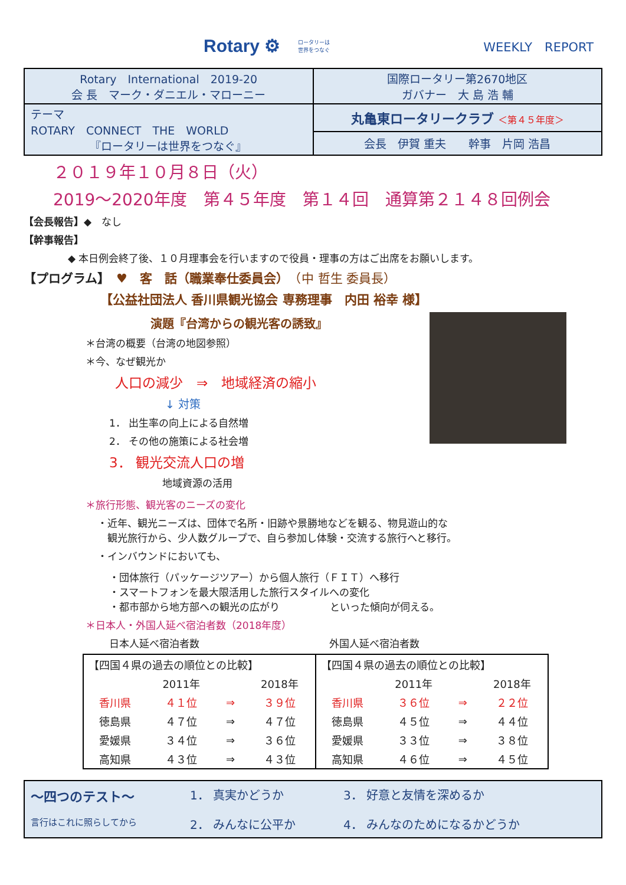Rotary ⚙ ロータリーは
世界をつなぐ WEEKLY　REPORT
| Rotary International 2019-20 会 長 マーク・ダニエル・マローニー | 国際ロータリー第2670地区 ガバナー 大 島 浩 輔 |
| テーマ ROTARY CONNECT THE WORLD 『ロータリーは世界をつなぐ』 | 丸亀東ロータリークラブ ＜第４５年度＞ |
| | 会長 伊賀 重夫 幹事 片岡 浩昌 |
２０１９年１０月８日（火）
2019～2020年度　第４５年度　第１４回　通算第２１４８回例会
【会長報告】◆　なし
【幹事報告】
◆ 本日例会終了後、１０月理事会を行いますので役員・理事の方はご出席をお願いします。
【プログラム】　♥　客　話（職業奉仕委員会）　（中 哲生 委員長）
【公益社団法人 香川県観光協会 専務理事　内田 裕幸 様】
演題『台湾からの観光客の誘致』
＊台湾の概要（台湾の地図参照）
＊今、なぜ観光か
人口の減少　⇒　地域経済の縮小
↓ 対策
1． 出生率の向上による自然増
2． その他の施策による社会増
3． 観光交流人口の増
地域資源の活用
＊旅行形態、観光客のニーズの変化
・近年、観光ニーズは、団体で名所・旧跡や景勝地などを観る、物見遊山的な
　観光旅行から、少人数グループで、自ら参加し体験・交流する旅行へと移行。
・インバウンドにおいても、
・団体旅行（パッケージツアー）から個人旅行（ＦＩＴ）へ移行
・スマートフォンを最大限活用した旅行スタイルへの変化
・都市部から地方部への観光の広がり　　　　　といった傾向が伺える。
＊日本人・外国人延べ宿泊者数（2018年度）
日本人延べ宿泊者数 外国人延べ宿泊者数
| 【四国４県の過去の順位との比較】 | | | | 【四国４県の過去の順位との比較】 | | | |
| | 2011年 | | 2018年 | | 2011年 | | 2018年 |
| 香川県 | ４１位 | ⇒ | ３９位 | 香川県 | ３６位 | ⇒ | ２２位 |
| 徳島県 | ４７位 | ⇒ | ４７位 | 徳島県 | ４５位 | ⇒ | ４４位 |
| 愛媛県 | ３４位 | ⇒ | ３６位 | 愛媛県 | ３３位 | ⇒ | ３８位 |
| 高知県 | ４３位 | ⇒ | ４３位 | 高知県 | ４６位 | ⇒ | ４５位 |
～四つのテスト～ 1． 真実かどうか 3． 好意と友情を深めるか 言行はこれに照らしてから 2． みんなに公平か 4． みんなのためになるかどうか